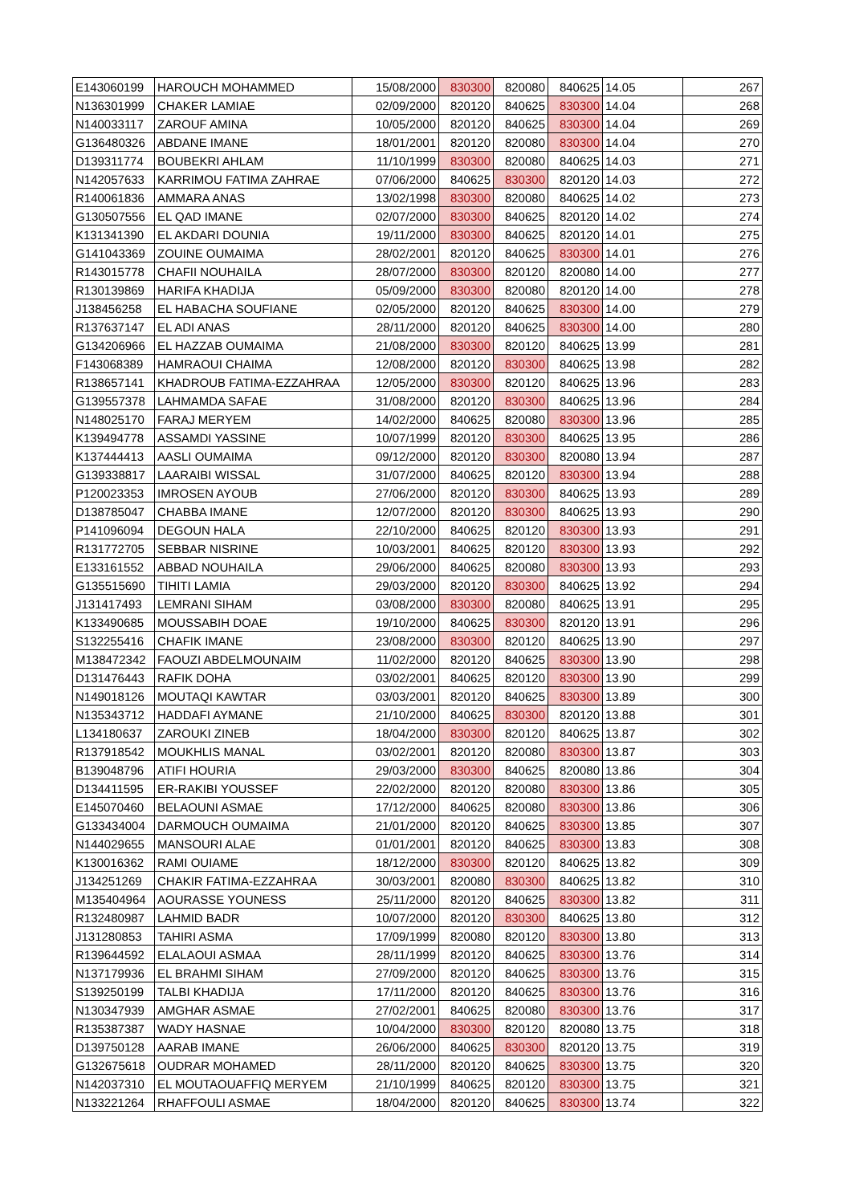| E143060199 | HAROUCH MOHAMMED | 15/08/2000 | 830300 | 820080 | 840625 | 14.05 | 267 |
| N136301999 | CHAKER LAMIAE | 02/09/2000 | 820120 | 840625 | 830300 | 14.04 | 268 |
| N140033117 | ZAROUF AMINA | 10/05/2000 | 820120 | 840625 | 830300 | 14.04 | 269 |
| G136480326 | ABDANE IMANE | 18/01/2001 | 820120 | 820080 | 830300 | 14.04 | 270 |
| D139311774 | BOUBEKRI AHLAM | 11/10/1999 | 830300 | 820080 | 840625 | 14.03 | 271 |
| N142057633 | KARRIMOU FATIMA ZAHRAE | 07/06/2000 | 840625 | 830300 | 820120 | 14.03 | 272 |
| R140061836 | AMMARA ANAS | 13/02/1998 | 830300 | 820080 | 840625 | 14.02 | 273 |
| G130507556 | EL QAD IMANE | 02/07/2000 | 830300 | 840625 | 820120 | 14.02 | 274 |
| K131341390 | EL AKDARI DOUNIA | 19/11/2000 | 830300 | 840625 | 820120 | 14.01 | 275 |
| G141043369 | ZOUINE OUMAIMA | 28/02/2001 | 820120 | 840625 | 830300 | 14.01 | 276 |
| R143015778 | CHAFII NOUHAILA | 28/07/2000 | 830300 | 820120 | 820080 | 14.00 | 277 |
| R130139869 | HARIFA KHADIJA | 05/09/2000 | 830300 | 820080 | 820120 | 14.00 | 278 |
| J138456258 | EL HABACHA SOUFIANE | 02/05/2000 | 820120 | 840625 | 830300 | 14.00 | 279 |
| R137637147 | EL ADI ANAS | 28/11/2000 | 820120 | 840625 | 830300 | 14.00 | 280 |
| G134206966 | EL HAZZAB OUMAIMA | 21/08/2000 | 830300 | 820120 | 840625 | 13.99 | 281 |
| F143068389 | HAMRAOUI CHAIMA | 12/08/2000 | 820120 | 830300 | 840625 | 13.98 | 282 |
| R138657141 | KHADROUB FATIMA-EZZAHRAA | 12/05/2000 | 830300 | 820120 | 840625 | 13.96 | 283 |
| G139557378 | LAHMAMDA SAFAE | 31/08/2000 | 820120 | 830300 | 840625 | 13.96 | 284 |
| N148025170 | FARAJ MERYEM | 14/02/2000 | 840625 | 820080 | 830300 | 13.96 | 285 |
| K139494778 | ASSAMDI YASSINE | 10/07/1999 | 820120 | 830300 | 840625 | 13.95 | 286 |
| K137444413 | AASLI OUMAIMA | 09/12/2000 | 820120 | 830300 | 820080 | 13.94 | 287 |
| G139338817 | LAARAIBI WISSAL | 31/07/2000 | 840625 | 820120 | 830300 | 13.94 | 288 |
| P120023353 | IMROSEN AYOUB | 27/06/2000 | 820120 | 830300 | 840625 | 13.93 | 289 |
| D138785047 | CHABBA IMANE | 12/07/2000 | 820120 | 830300 | 840625 | 13.93 | 290 |
| P141096094 | DEGOUN HALA | 22/10/2000 | 840625 | 820120 | 830300 | 13.93 | 291 |
| R131772705 | SEBBAR NISRINE | 10/03/2001 | 840625 | 820120 | 830300 | 13.93 | 292 |
| E133161552 | ABBAD NOUHAILA | 29/06/2000 | 840625 | 820080 | 830300 | 13.93 | 293 |
| G135515690 | TIHITI LAMIA | 29/03/2000 | 820120 | 830300 | 840625 | 13.92 | 294 |
| J131417493 | LEMRANI SIHAM | 03/08/2000 | 830300 | 820080 | 840625 | 13.91 | 295 |
| K133490685 | MOUSSABIH DOAE | 19/10/2000 | 840625 | 830300 | 820120 | 13.91 | 296 |
| S132255416 | CHAFIK IMANE | 23/08/2000 | 830300 | 820120 | 840625 | 13.90 | 297 |
| M138472342 | FAOUZI ABDELMOUNAIM | 11/02/2000 | 820120 | 840625 | 830300 | 13.90 | 298 |
| D131476443 | RAFIK DOHA | 03/02/2001 | 840625 | 820120 | 830300 | 13.90 | 299 |
| N149018126 | MOUTAQI KAWTAR | 03/03/2001 | 820120 | 840625 | 830300 | 13.89 | 300 |
| N135343712 | HADDAFI AYMANE | 21/10/2000 | 840625 | 830300 | 820120 | 13.88 | 301 |
| L134180637 | ZAROUKI ZINEB | 18/04/2000 | 830300 | 820120 | 840625 | 13.87 | 302 |
| R137918542 | MOUKHLIS MANAL | 03/02/2001 | 820120 | 820080 | 830300 | 13.87 | 303 |
| B139048796 | ATIFI HOURIA | 29/03/2000 | 830300 | 840625 | 820080 | 13.86 | 304 |
| D134411595 | ER-RAKIBI YOUSSEF | 22/02/2000 | 820120 | 820080 | 830300 | 13.86 | 305 |
| E145070460 | BELAOUNI ASMAE | 17/12/2000 | 840625 | 820080 | 830300 | 13.86 | 306 |
| G133434004 | DARMOUCH OUMAIMA | 21/01/2000 | 820120 | 840625 | 830300 | 13.85 | 307 |
| N144029655 | MANSOURI ALAE | 01/01/2001 | 820120 | 840625 | 830300 | 13.83 | 308 |
| K130016362 | RAMI OUIAME | 18/12/2000 | 830300 | 820120 | 840625 | 13.82 | 309 |
| J134251269 | CHAKIR FATIMA-EZZAHRAA | 30/03/2001 | 820080 | 830300 | 840625 | 13.82 | 310 |
| M135404964 | AOURASSE YOUNESS | 25/11/2000 | 820120 | 840625 | 830300 | 13.82 | 311 |
| R132480987 | LAHMID BADR | 10/07/2000 | 820120 | 830300 | 840625 | 13.80 | 312 |
| J131280853 | TAHIRI ASMA | 17/09/1999 | 820080 | 820120 | 830300 | 13.80 | 313 |
| R139644592 | ELALAOUI ASMAA | 28/11/1999 | 820120 | 840625 | 830300 | 13.76 | 314 |
| N137179936 | EL BRAHMI SIHAM | 27/09/2000 | 820120 | 840625 | 830300 | 13.76 | 315 |
| S139250199 | TALBI KHADIJA | 17/11/2000 | 820120 | 840625 | 830300 | 13.76 | 316 |
| N130347939 | AMGHAR ASMAE | 27/02/2001 | 840625 | 820080 | 830300 | 13.76 | 317 |
| R135387387 | WADY HASNAE | 10/04/2000 | 830300 | 820120 | 820080 | 13.75 | 318 |
| D139750128 | AARAB IMANE | 26/06/2000 | 840625 | 830300 | 820120 | 13.75 | 319 |
| G132675618 | OUDRAR MOHAMED | 28/11/2000 | 820120 | 840625 | 830300 | 13.75 | 320 |
| N142037310 | EL MOUTAOUAFFIQ MERYEM | 21/10/1999 | 840625 | 820120 | 830300 | 13.75 | 321 |
| N133221264 | RHAFFOULI ASMAE | 18/04/2000 | 820120 | 840625 | 830300 | 13.74 | 322 |